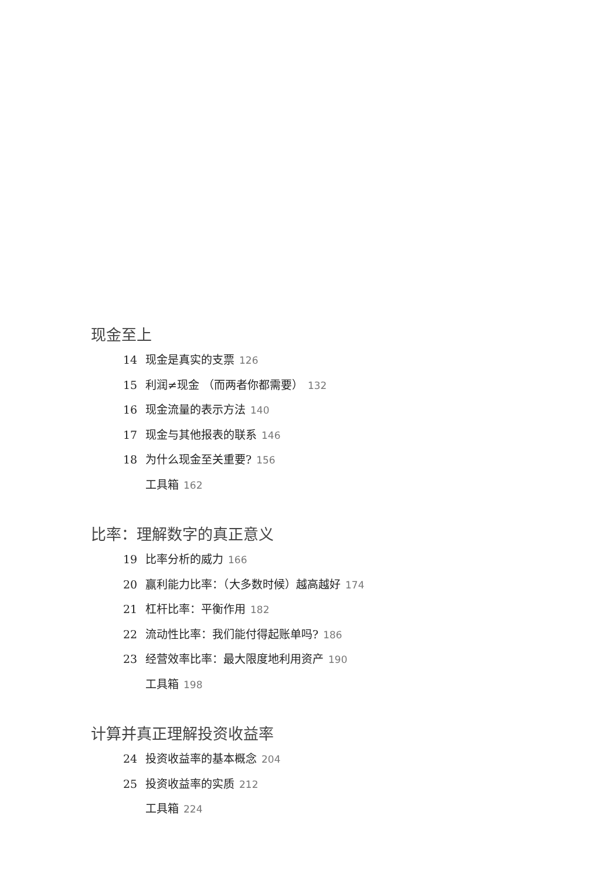现金至上
14 现金是真实的支票 126
15 利润≠现金 （而两者你都需要） 132
16 现金流量的表示方法 140
17 现金与其他报表的联系 146
18 为什么现金至关重要? 156
工具箱 162
比率：理解数字的真正意义
19 比率分析的威力 166
20 赢利能力比率：（大多数时候）越高越好 174
21 杠杆比率：平衡作用 182
22 流动性比率：我们能付得起账单吗? 186
23 经营效率比率：最大限度地利用资产 190
工具箱 198
计算并真正理解投资收益率
24 投资收益率的基本概念 204
25 投资收益率的实质 212
工具箱 224